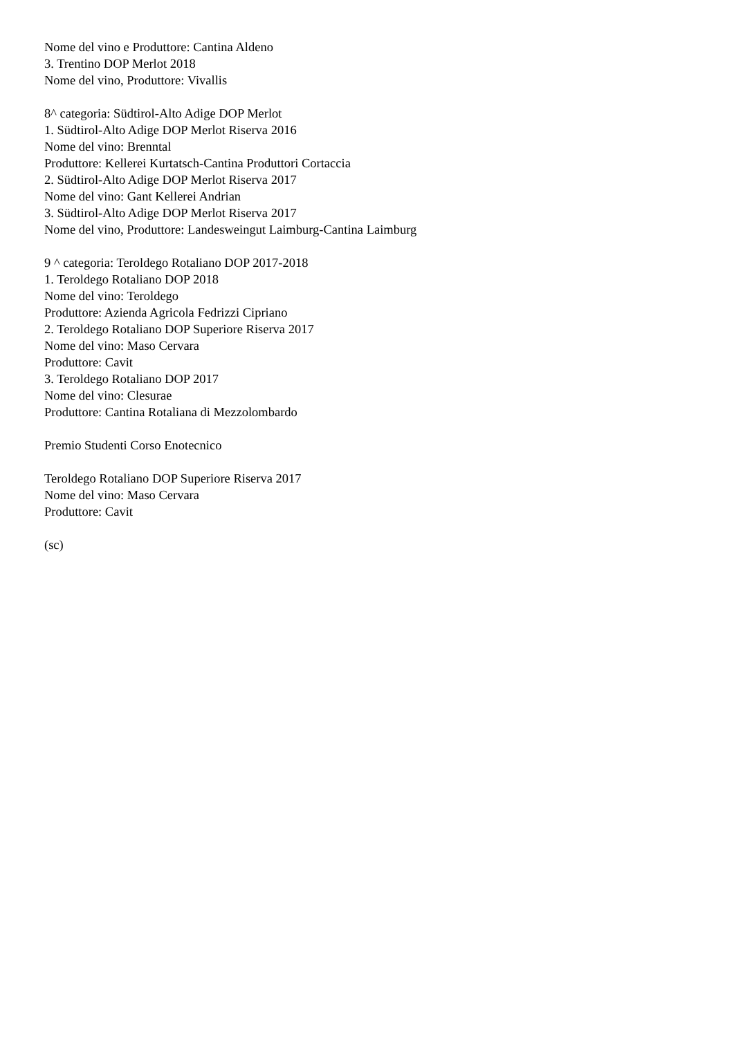Nome del vino e Produttore: Cantina Aldeno
3. Trentino DOP Merlot 2018
Nome del vino, Produttore: Vivallis
8^ categoria: Südtirol-Alto Adige DOP Merlot
1. Südtirol-Alto Adige DOP Merlot Riserva 2016
Nome del vino: Brenntal
Produttore: Kellerei Kurtatsch-Cantina Produttori Cortaccia
2. Südtirol-Alto Adige DOP Merlot Riserva 2017
Nome del vino: Gant Kellerei Andrian
3. Südtirol-Alto Adige DOP Merlot Riserva 2017
Nome del vino, Produttore: Landesweingut Laimburg-Cantina Laimburg
9 ^ categoria: Teroldego Rotaliano DOP 2017-2018
1. Teroldego Rotaliano DOP 2018
Nome del vino: Teroldego
Produttore: Azienda Agricola Fedrizzi Cipriano
2. Teroldego Rotaliano DOP Superiore Riserva 2017
Nome del vino: Maso Cervara
Produttore: Cavit
3. Teroldego Rotaliano DOP 2017
Nome del vino: Clesurae
Produttore: Cantina Rotaliana di Mezzolombardo
Premio Studenti Corso Enotecnico
Teroldego Rotaliano DOP Superiore Riserva 2017
Nome del vino: Maso Cervara
Produttore: Cavit
(sc)